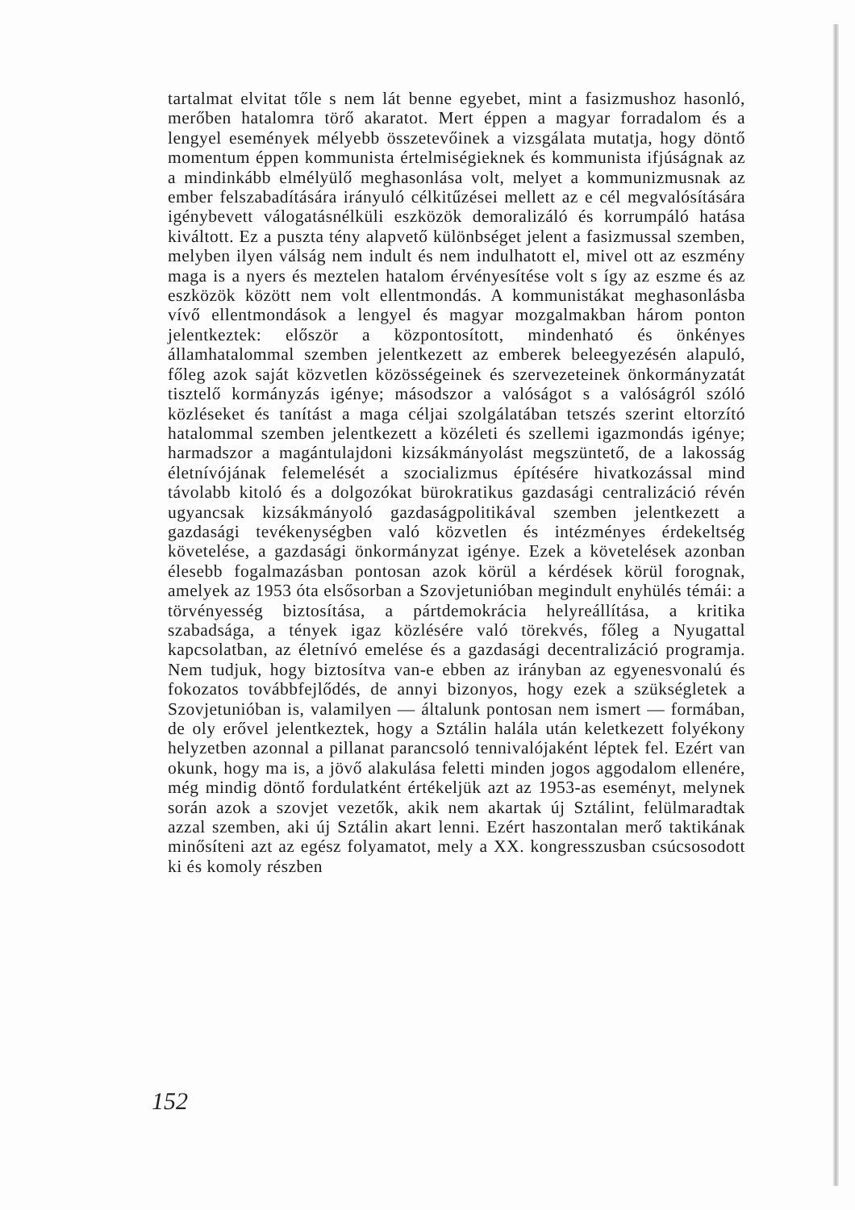tartalmat elvitat tőle s nem lát benne egyebet, mint a fasizmushoz hasonló, merőben hatalomra törő akaratot. Mert éppen a magyar forradalom és a lengyel események mélyebb összetevőinek a vizsgálata mutatja, hogy döntő momentum éppen kommunista értelmiségieknek és kommunista ifjúságnak az a mindinkább elmélyülő meghasonlása volt, melyet a kommunizmusnak az ember felszabadítására irányuló célkitűzései mellett az e cél megvalósítására igénybevett válogatásnélküli eszközök demoralizáló és korrumpáló hatása kiváltott. Ez a puszta tény alapvető különbséget jelent a fasizmussal szemben, melyben ilyen válság nem indult és nem indulhatott el, mivel ott az eszmény maga is a nyers és meztelen hatalom érvényesítése volt s így az eszme és az eszközök között nem volt ellentmondás. A kommunistákat meghasonlásba vívő ellentmondások a lengyel és magyar mozgalmakban három ponton jelentkeztek: először a központosított, mindenható és önkényes államhatalommal szemben jelentkezett az emberek beleegyezésén alapuló, főleg azok saját közvetlen közösségeinek és szervezeteinek önkormányzatát tisztelő kormányzás igénye; másodszor a valóságot s a valóságról szóló közléseket és tanítást a maga céljai szolgálatában tetszés szerint eltorzító hatalommal szemben jelentkezett a közéleti és szellemi igazmondás igénye; harmadszor a magántulajdoni kizsákmányolást megszüntető, de a lakosság életnívójának felemelését a szocializmus építésére hivatkozással mind távolabb kitoló és a dolgozókat bürokratikus gazdasági centralizáció révén ugyancsak kizsákmányoló gazdaságpolitikával szemben jelentkezett a gazdasági tevékenységben való közvetlen és intézményes érdekeltség követelése, a gazdasági önkormányzat igénye. Ezek a követelések azonban élesebb fogalmazásban pontosan azok körül a kérdések körül forognak, amelyek az 1953 óta elsősorban a Szovjetunióban megindult enyhülés témái: a törvényesség biztosítása, a pártdemokrácia helyreállítása, a kritika szabadsága, a tények igaz közlésére való törekvés, főleg a Nyugattal kapcsolatban, az életnívó emelése és a gazdasági decentralizáció programja. Nem tudjuk, hogy biztosítva van-e ebben az irányban az egyenesvonalú és fokozatos továbbfejlődés, de annyi bizonyos, hogy ezek a szükségletek a Szovjetunióban is, valamilyen — általunk pontosan nem ismert — formában, de oly erővel jelentkeztek, hogy a Sztálin halála után keletkezett folyékony helyzetben azonnal a pillanat parancsoló tennivalójaként léptek fel. Ezért van okunk, hogy ma is, a jövő alakulása feletti minden jogos aggodalom ellenére, még mindig döntő fordulatként értékeljük azt az 1953-as eseményt, melynek során azok a szovjet vezetők, akik nem akartak új Sztálint, felülmaradtak azzal szemben, aki új Sztálin akart lenni. Ezért haszontalan merő taktikának minősíteni azt az egész folyamatot, mely a XX. kongresszusban csúcsosodott ki és komoly részben
152